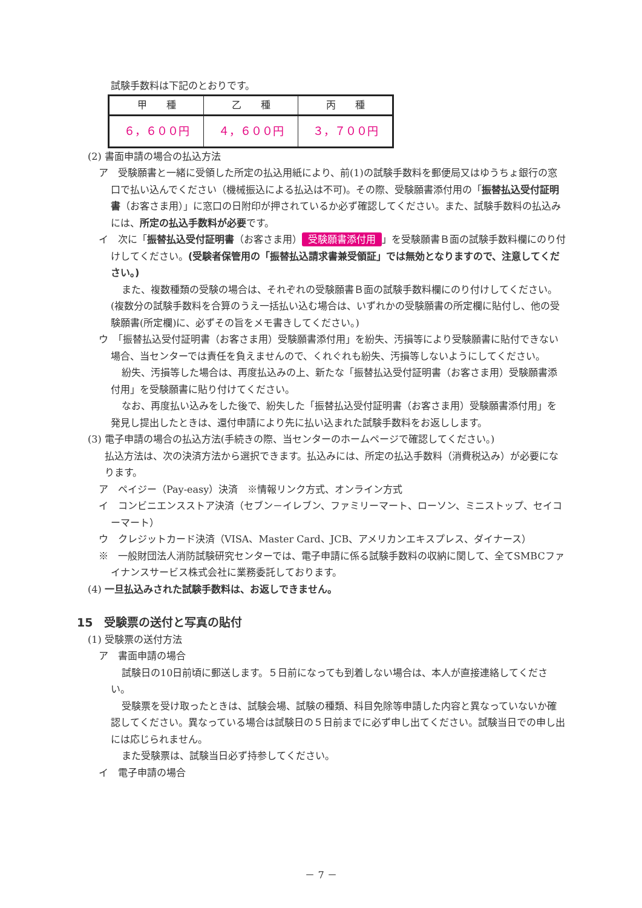試験手数料は下記のとおりです。
| 甲 種 | 乙 種 | 丙 種 |
| --- | --- | --- |
| ６，６００円 | ４，６００円 | ３，７００円 |
(2) 書面申請の場合の払込方法
ア　受験願書と一緒に受領した所定の払込用紙により、前(1)の試験手数料を郵便局又はゆうちょ銀行の窓口で払い込んでください（機械振込による払込は不可)。その際、受験願書添付用の「振替払込受付証明書（お客さま用）」に窓口の日附印が押されているか必ず確認してください。また、試験手数料の払込みには、所定の払込手数料が必要です。
イ　次に「振替払込受付証明書（お客さま用） 受験願書添付用 」を受験願書Ｂ面の試験手数料欄にのり付けしてください。(受験者保管用の「振替払込請求書兼受領証」では無効となりますので、注意してください。)
また、複数種類の受験の場合は、それぞれの受験願書Ｂ面の試験手数料欄にのり付けしてください。(複数分の試験手数料を合算のうえ一括払い込む場合は、いずれかの受験願書の所定欄に貼付し、他の受験願書(所定欄)に、必ずその旨をメモ書きしてください。)
ウ　「振替払込受付証明書（お客さま用）受験願書添付用」を紛失、汚損等により受験願書に貼付できない場合、当センターでは責任を負えませんので、くれぐれも紛失、汚損等しないようにしてください。
紛失、汚損等した場合は、再度払込みの上、新たな「振替払込受付証明書（お客さま用）受験願書添付用」を受験願書に貼り付けてください。
なお、再度払い込みをした後で、紛失した「振替払込受付証明書（お客さま用）受験願書添付用」を発見し提出したときは、還付申請により先に払い込まれた試験手数料をお返しします。
(3) 電子申請の場合の払込方法(手続きの際、当センターのホームページで確認してください。)
払込方法は、次の決済方法から選択できます。払込みには、所定の払込手数料（消費税込み）が必要になります。
ア　ペイジー（Pay-easy）決済　※情報リンク方式、オンライン方式
イ　コンビニエンスストア決済（セブン－イレブン、ファミリーマート、ローソン、ミニストップ、セイコーマート）
ウ　クレジットカード決済（VISA、Master Card、JCB、アメリカンエキスプレス、ダイナース）
※　一般財団法人消防試験研究センターでは、電子申請に係る試験手数料の収納に関して、全てSMBCファイナンスサービス株式会社に業務委託しております。
(4) 一旦払込みされた試験手数料は、お返しできません。
15　受験票の送付と写真の貼付
(1) 受験票の送付方法
ア　書面申請の場合
試験日の10日前頃に郵送します。５日前になっても到着しない場合は、本人が直接連絡してください。
受験票を受け取ったときは、試験会場、試験の種類、科目免除等申請した内容と異なっていないか確認してください。異なっている場合は試験日の５日前までに必ず申し出てください。試験当日での申し出には応じられません。
また受験票は、試験当日必ず持参してください。
イ　電子申請の場合
－ 7 －